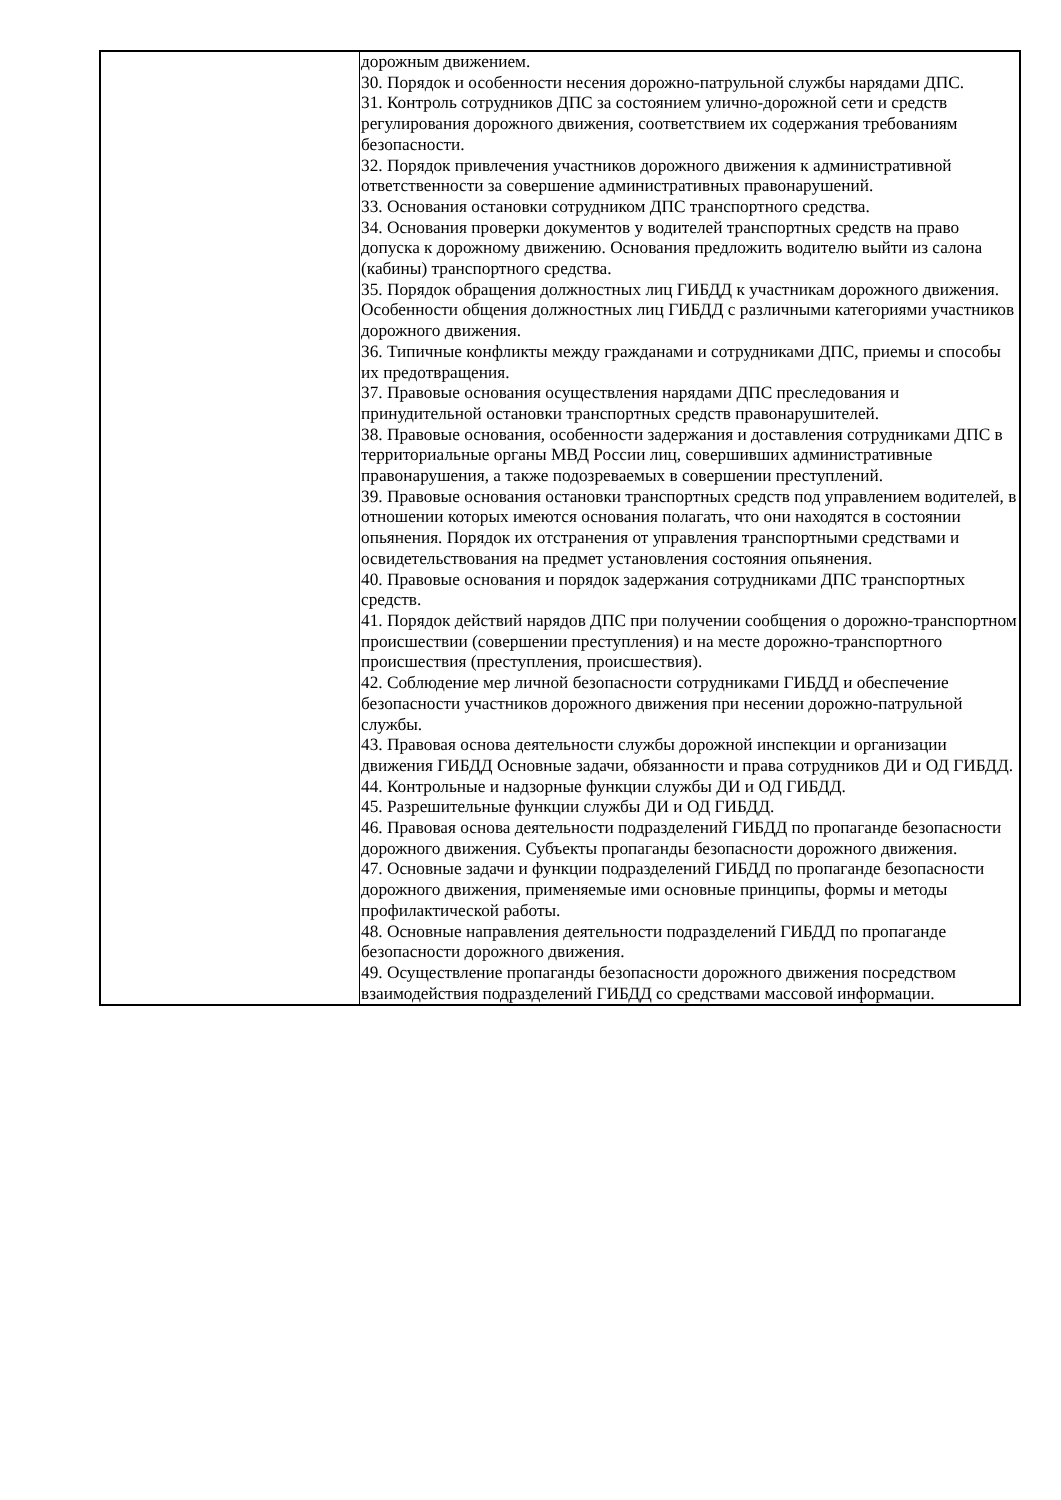| | дорожным движением. 30. Порядок и особенности несения дорожно-патрульной службы нарядами ДПС. 31. Контроль сотрудников ДПС за состоянием улично-дорожной сети и средств регулирования дорожного движения, соответствием их содержания требованиям безопасности. 32. Порядок привлечения участников дорожного движения к административной ответственности за совершение административных правонарушений. 33. Основания остановки сотрудником ДПС транспортного средства. 34. Основания проверки документов у водителей транспортных средств на право допуска к дорожному движению. Основания предложить водителю выйти из салона (кабины) транспортного средства. 35. Порядок обращения должностных лиц ГИБДД к участникам дорожного движения. Особенности общения должностных лиц ГИБДД с различными категориями участников дорожного движения. 36. Типичные конфликты между гражданами и сотрудниками ДПС, приемы и способы их предотвращения. 37. Правовые основания осуществления нарядами ДПС преследования и принудительной остановки транспортных средств правонарушителей. 38. Правовые основания, особенности задержания и доставления сотрудниками ДПС в территориальные органы МВД России лиц, совершивших административные правонарушения, а также подозреваемых в совершении преступлений. 39. Правовые основания остановки транспортных средств под управлением водителей, в отношении которых имеются основания полагать, что они находятся в состоянии опьянения. Порядок их отстранения от управления транспортными средствами и освидетельствования на предмет установления состояния опьянения. 40. Правовые основания и порядок задержания сотрудниками ДПС транспортных средств. 41. Порядок действий нарядов ДПС при получении сообщения о дорожно-транспортном происшествии (совершении преступления) и на месте дорожно-транспортного происшествия (преступления, происшествия). 42. Соблюдение мер личной безопасности сотрудниками ГИБДД и обеспечение безопасности участников дорожного движения при несении дорожно-патрульной службы. 43. Правовая основа деятельности службы дорожной инспекции и организации движения ГИБДД Основные задачи, обязанности и права сотрудников ДИ и ОД ГИБДД. 44. Контрольные и надзорные функции службы ДИ и ОД ГИБДД. 45. Разрешительные функции службы ДИ и ОД ГИБДД. 46. Правовая основа деятельности подразделений ГИБДД по пропаганде безопасности дорожного движения. Субъекты пропаганды безопасности дорожного движения. 47. Основные задачи и функции подразделений ГИБДД по пропаганде безопасности дорожного движения, применяемые ими основные принципы, формы и методы профилактической работы. 48. Основные направления деятельности подразделений ГИБДД по пропаганде безопасности дорожного движения. 49. Осуществление пропаганды безопасности дорожного движения посредством взаимодействия подразделений ГИБДД со средствами массовой информации. |